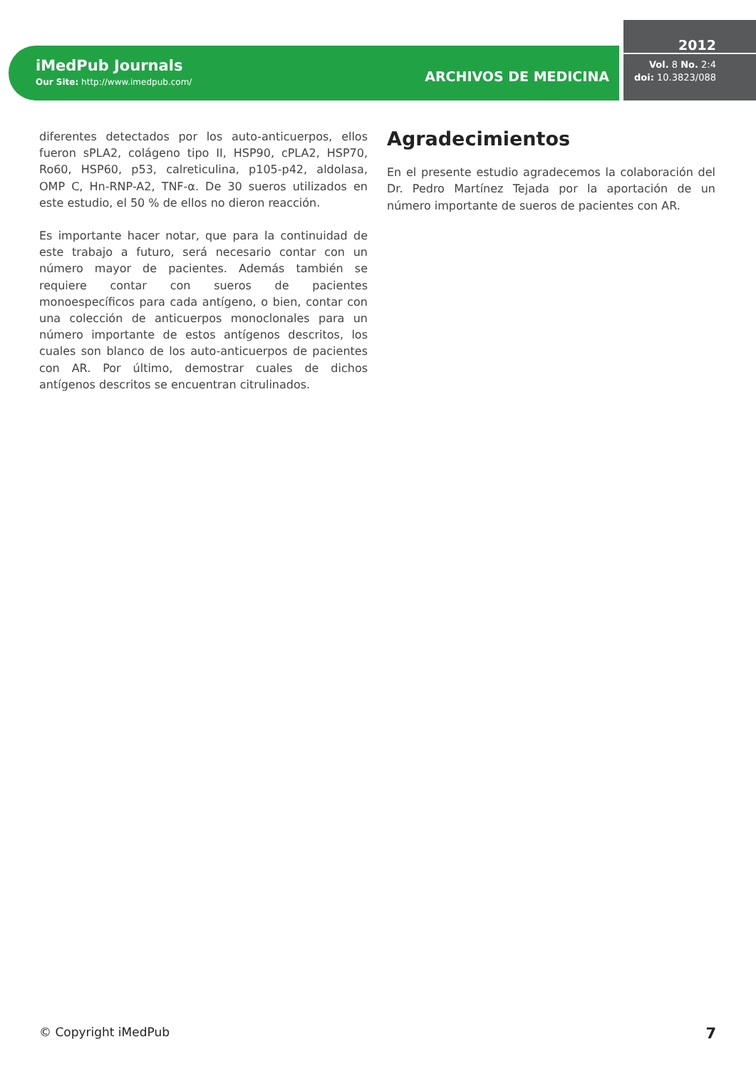iMedPub Journals
Our Site: http://www.imedpub.com/
ARCHIVOS DE MEDICINA
2012
Vol. 8 No. 2:4
doi: 10.3823/088
diferentes detectados por los auto-anticuerpos, ellos fueron sPLA2, colágeno tipo II, HSP90, cPLA2, HSP70, Ro60, HSP60, p53, calreticulina, p105-p42, aldolasa, OMP C, Hn-RNP-A2, TNF-α. De 30 sueros utilizados en este estudio, el 50 % de ellos no dieron reacción.
Es importante hacer notar, que para la continuidad de este trabajo a futuro, será necesario contar con un número mayor de pacientes. Además también se requiere contar con sueros de pacientes monoespecíficos para cada antígeno, o bien, contar con una colección de anticuerpos monoclonales para un número importante de estos antígenos descritos, los cuales son blanco de los auto-anticuerpos de pacientes con AR. Por último, demostrar cuales de dichos antígenos descritos se encuentran citrulinados.
Agradecimientos
En el presente estudio agradecemos la colaboración del Dr. Pedro Martínez Tejada por la aportación de un número importante de sueros de pacientes con AR.
© Copyright iMedPub 7